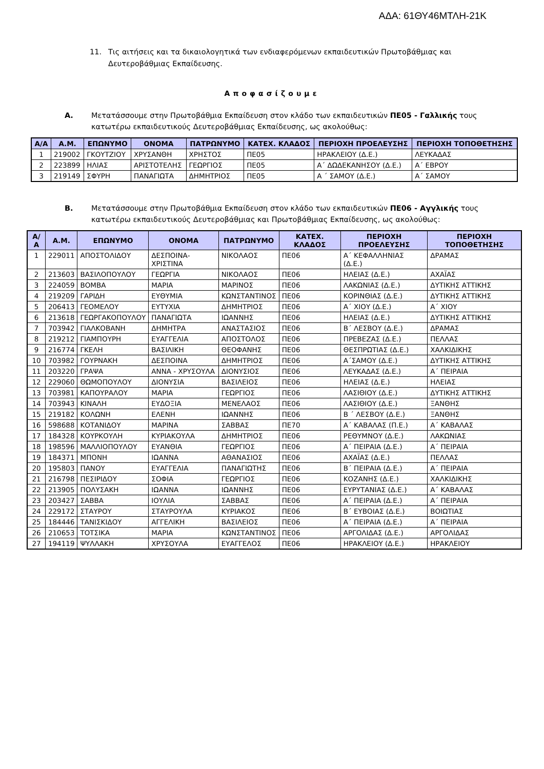ΑΔΑ: 61ΘΥ46ΜΤΛΗ-21Κ
11. Τις αιτήσεις και τα δικαιολογητικά των ενδιαφερόμενων εκπαιδευτικών Πρωτοβάθμιας και Δευτεροβάθμιας Εκπαίδευσης.
Αποφασίζουμε
Α. Μετατάσσουμε στην Πρωτοβάθμια Εκπαίδευση στον κλάδο των εκπαιδευτικών ΠΕ05 - Γαλλικής τους κατωτέρω εκπαιδευτικούς Δευτεροβάθμιας Εκπαίδευσης, ως ακολούθως:
| Α/Α | Α.Μ. | ΕΠΩΝΥΜΟ | ΟΝΟΜΑ | ΠΑΤΡΩΝΥΜΟ | ΚΑΤΕΧ. ΚΛΑΔΟΣ | ΠΕΡΙΟΧΗ ΠΡΟΕΛΕΥΣΗΣ | ΠΕΡΙΟΧΗ ΤΟΠΟΘΕΤΗΣΗΣ |
| --- | --- | --- | --- | --- | --- | --- | --- |
| 1 | 219002 | ΓΚΟΥΤΖΙΟΥ | ΧΡΥΣΑΝΘΗ | ΧΡΗΣΤΟΣ | ΠΕ05 | ΗΡΑΚΛΕΙΟΥ (Δ.Ε.) | ΛΕΥΚΑΔΑΣ |
| 2 | 223899 | ΗΛΙΑΣ | ΑΡΙΣΤΟΤΕΛΗΣ | ΓΕΩΡΓΙΟΣ | ΠΕ05 | Α΄ ΔΩΔΕΚΑΝΗΣΟΥ (Δ.Ε.) | Α΄ ΕΒΡΟΥ |
| 3 | 219149 | ΣΦΥΡΗ | ΠΑΝΑΓΙΩΤΑ | ΔΗΜΗΤΡΙΟΣ | ΠΕ05 | Α ΄ ΣΑΜΟΥ (Δ.Ε.) | Α΄ ΣΑΜΟΥ |
Β. Μετατάσσουμε στην Πρωτοβάθμια Εκπαίδευση στον κλάδο των εκπαιδευτικών ΠΕ06 - Αγγλικής τους κατωτέρω εκπαιδευτικούς Δευτεροβάθμιας και Πρωτοβάθμιας Εκπαίδευσης, ως ακολούθως:
| Α/Α | Α.Μ. | ΕΠΩΝΥΜΟ | ΟΝΟΜΑ | ΠΑΤΡΩΝΥΜΟ | ΚΑΤΕΧ. ΚΛΑΔΟΣ | ΠΕΡΙΟΧΗ ΠΡΟΕΛΕΥΣΗΣ | ΠΕΡΙΟΧΗ ΤΟΠΟΘΕΤΗΣΗΣ |
| --- | --- | --- | --- | --- | --- | --- | --- |
| 1 | 229011 | ΑΠΟΣΤΟΛΙΔΟΥ | ΔΕΣΠΟΙΝΑ-ΧΡΙΣΤΙΝΑ | ΝΙΚΟΛΑΟΣ | ΠΕ06 | Α΄ ΚΕΦΑΛΛΗΝΙΑΣ (Δ.Ε.) | ΔΡΑΜΑΣ |
| 2 | 213603 | ΒΑΣΙΛΟΠΟΥΛΟΥ | ΓΕΩΡΓΙΑ | ΝΙΚΟΛΑΟΣ | ΠΕ06 | ΗΛΕΙΑΣ (Δ.Ε.) | ΑΧΑΪΑΣ |
| 3 | 224059 | ΒΟΜΒΑ | ΜΑΡΙΑ | ΜΑΡΙΝΟΣ | ΠΕ06 | ΛΑΚΩΝΙΑΣ (Δ.Ε.) | ΔΥΤΙΚΗΣ ΑΤΤΙΚΗΣ |
| 4 | 219209 | ΓΑΡΙΔΗ | ΕΥΘΥΜΙΑ | ΚΩΝΣΤΑΝΤΙΝΟΣ | ΠΕ06 | ΚΟΡΙΝΘΙΑΣ (Δ.Ε.) | ΔΥΤΙΚΗΣ ΑΤΤΙΚΗΣ |
| 5 | 206413 | ΓΕΟΜΕΛΟΥ | ΕΥΤΥΧΙΑ | ΔΗΜΗΤΡΙΟΣ | ΠΕ06 | Α΄ ΧΙΟΥ (Δ.Ε.) | Α΄ ΧΙΟΥ |
| 6 | 213618 | ΓΕΩΡΓΑΚΟΠΟΥΛΟΥ | ΠΑΝΑΓΙΩΤΑ | ΙΩΑΝΝΗΣ | ΠΕ06 | ΗΛΕΙΑΣ (Δ.Ε.) | ΔΥΤΙΚΗΣ ΑΤΤΙΚΗΣ |
| 7 | 703942 | ΓΙΑΛΚΟΒΑΝΗ | ΔΗΜΗΤΡΑ | ΑΝΑΣΤΑΣΙΟΣ | ΠΕ06 | Β΄ ΛΕΣΒΟΥ (Δ.Ε.) | ΔΡΑΜΑΣ |
| 8 | 219212 | ΓΙΑΜΠΟΥΡΗ | ΕΥΑΓΓΕΛΙΑ | ΑΠΟΣΤΟΛΟΣ | ΠΕ06 | ΠΡΕΒΕΖΑΣ (Δ.Ε.) | ΠΕΛΛΑΣ |
| 9 | 216774 | ΓΚΕΛΗ | ΒΑΣΙΛΙΚΗ | ΘΕΟΦΑΝΗΣ | ΠΕ06 | ΘΕΣΠΡΩΤΙΑΣ (Δ.Ε.) | ΧΑΛΚΙΔΙΚΗΣ |
| 10 | 703982 | ΓΟΥΡΝΑΚΗ | ΔΕΣΠΟΙΝΑ | ΔΗΜΗΤΡΙΟΣ | ΠΕ06 | Α΄ΣΑΜΟΥ (Δ.Ε.) | ΔΥΤΙΚΗΣ ΑΤΤΙΚΗΣ |
| 11 | 203220 | ΓΡΑΨΑ | ΑΝΝΑ - ΧΡΥΣΟΥΛΑ | ΔΙΟΝΥΣΙΟΣ | ΠΕ06 | ΛΕΥΚΑΔΑΣ (Δ.Ε.) | Α΄ ΠΕΙΡΑΙΑ |
| 12 | 229060 | ΘΩΜΟΠΟΥΛΟΥ | ΔΙΟΝΥΣΙΑ | ΒΑΣΙΛΕΙΟΣ | ΠΕ06 | ΗΛΕΙΑΣ (Δ.Ε.) | ΗΛΕΙΑΣ |
| 13 | 703981 | ΚΑΠΟΥΡΑΛΟΥ | ΜΑΡΙΑ | ΓΕΩΡΓΙΟΣ | ΠΕ06 | ΛΑΣΙΘΙΟΥ (Δ.Ε.) | ΔΥΤΙΚΗΣ ΑΤΤΙΚΗΣ |
| 14 | 703943 | ΚΙΝΑΛΗ | ΕΥΔΟΞΙΑ | ΜΕΝΕΛΑΟΣ | ΠΕ06 | ΛΑΣΙΘΙΟΥ (Δ.Ε.) | ΞΑΝΘΗΣ |
| 15 | 219182 | ΚΟΛΩΝΗ | ΕΛΕΝΗ | ΙΩΑΝΝΗΣ | ΠΕ06 | Β ΄ ΛΕΣΒΟΥ (Δ.Ε.) | ΞΑΝΘΗΣ |
| 16 | 598688 | ΚΟΤΑΝΙΔΟΥ | ΜΑΡΙΝΑ | ΣΑΒΒΑΣ | ΠΕ70 | Α΄ ΚΑΒΑΛΑΣ (Π.Ε.) | Α΄ ΚΑΒΑΛΑΣ |
| 17 | 184328 | ΚΟΥΡΚΟΥΛΗ | ΚΥΡΙΑΚΟΥΛΑ | ΔΗΜΗΤΡΙΟΣ | ΠΕ06 | ΡΕΘΥΜΝΟΥ (Δ.Ε.) | ΛΑΚΩΝΙΑΣ |
| 18 | 198596 | ΜΑΛΛΙΟΠΟΥΛΟΥ | ΕΥΑΝΘΙΑ | ΓΕΩΡΓΙΟΣ | ΠΕ06 | Α΄ ΠΕΙΡΑΙΑ (Δ.Ε.) | Α΄ ΠΕΙΡΑΙΑ |
| 19 | 184371 | ΜΠΟΝΗ | ΙΩΑΝΝΑ | ΑΘΑΝΑΣΙΟΣ | ΠΕ06 | ΑΧΑΪΑΣ (Δ.Ε.) | ΠΕΛΛΑΣ |
| 20 | 195803 | ΠΑΝΟΥ | ΕΥΑΓΓΕΛΙΑ | ΠΑΝΑΓΙΩΤΗΣ | ΠΕ06 | Β΄ ΠΕΙΡΑΙΑ (Δ.Ε.) | Α΄ ΠΕΙΡΑΙΑ |
| 21 | 216798 | ΠΕΣΙΡΙΔΟΥ | ΣΟΦΙΑ | ΓΕΩΡΓΙΟΣ | ΠΕ06 | ΚΟΖΑΝΗΣ (Δ.Ε.) | ΧΑΛΚΙΔΙΚΗΣ |
| 22 | 213905 | ΠΟΛΥΣΑΚΗ | ΙΩΑΝΝΑ | ΙΩΑΝΝΗΣ | ΠΕ06 | ΕΥΡΥΤΑΝΙΑΣ (Δ.Ε.) | Α΄ ΚΑΒΑΛΑΣ |
| 23 | 203427 | ΣΑΒΒΑ | ΙΟΥΛΙΑ | ΣΑΒΒΑΣ | ΠΕ06 | Α΄ ΠΕΙΡΑΙΑ (Δ.Ε.) | Α΄ ΠΕΙΡΑΙΑ |
| 24 | 229172 | ΣΤΑΥΡΟΥ | ΣΤΑΥΡΟΥΛΑ | ΚΥΡΙΑΚΟΣ | ΠΕ06 | Β΄ ΕΥΒΟΙΑΣ (Δ.Ε.) | ΒΟΙΩΤΙΑΣ |
| 25 | 184446 | ΤΑΝΙΣΚΙΔΟΥ | ΑΓΓΕΛΙΚΗ | ΒΑΣΙΛΕΙΟΣ | ΠΕ06 | Α΄ ΠΕΙΡΑΙΑ (Δ.Ε.) | Α΄ ΠΕΙΡΑΙΑ |
| 26 | 210653 | ΤΟΤΣΙΚΑ | ΜΑΡΙΑ | ΚΩΝΣΤΑΝΤΙΝΟΣ | ΠΕ06 | ΑΡΓΟΛΙΔΑΣ (Δ.Ε.) | ΑΡΓΟΛΙΔΑΣ |
| 27 | 194119 | ΨΥΛΛΑΚΗ | ΧΡΥΣΟΥΛΑ | ΕΥΑΓΓΕΛΟΣ | ΠΕ06 | ΗΡΑΚΛΕΙΟΥ (Δ.Ε.) | ΗΡΑΚΛΕΙΟΥ |